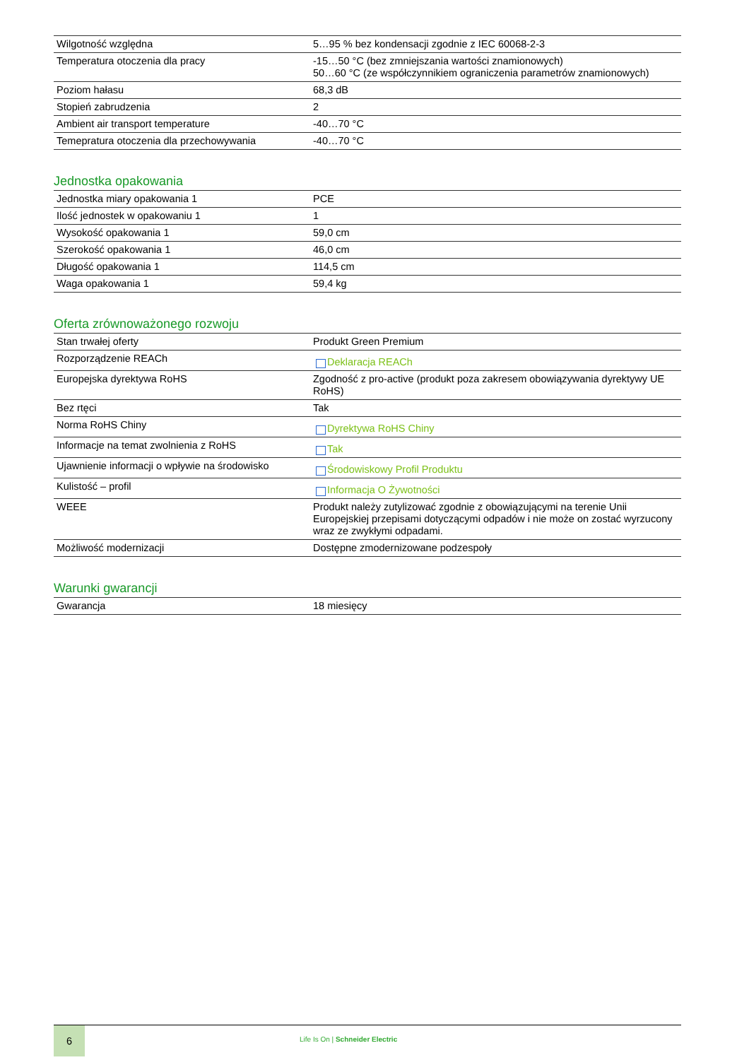| Wilgotność względna | 5…95 % bez kondensacji zgodnie z IEC 60068-2-3 |
| Temperatura otoczenia dla pracy | -15…50 °C (bez zmniejszania wartości znamionowych) 50…60 °C (ze współczynnikiem ograniczenia parametrów znamionowych) |
| Poziom hałasu | 68,3 dB |
| Stopień zabrudzenia | 2 |
| Ambient air transport temperature | -40…70 °C |
| Temepratura otoczenia dla przechowywania | -40…70 °C |
Jednostka opakowania
| Jednostka miary opakowania 1 | PCE |
| Ilość jednostek w opakowaniu 1 | 1 |
| Wysokość opakowania 1 | 59,0 cm |
| Szerokość opakowania 1 | 46,0 cm |
| Długość opakowania 1 | 114,5 cm |
| Waga opakowania 1 | 59,4 kg |
Oferta zrównoważonego rozwoju
| Stan trwałej oferty | Produkt Green Premium |
| Rozporządzenie REACh | Deklaracja REACh |
| Europejska dyrektywa RoHS | Zgodność z pro-active (produkt poza zakresem obowiązywania dyrektywy UE RoHS) |
| Bez rtęci | Tak |
| Norma RoHS Chiny | Dyrektywa RoHS Chiny |
| Informacje na temat zwolnienia z RoHS | Tak |
| Ujawnienie informacji o wpływie na środowisko | Środowiskowy Profil Produktu |
| Kulistość – profil | Informacja O Żywotności |
| WEEE | Produkt należy zutylizować zgodnie z obowiązującymi na terenie Unii Europejskiej przepisami dotyczącymi odpadów i nie może on zostać wyrzucony wraz ze zwykłymi odpadami. |
| Możliwość modernizacji | Dostępne zmodernizowane podzespoły |
Warunki gwarancji
| Gwarancja | 18 miesięcy |
6
Life Is On | Schneider Electric